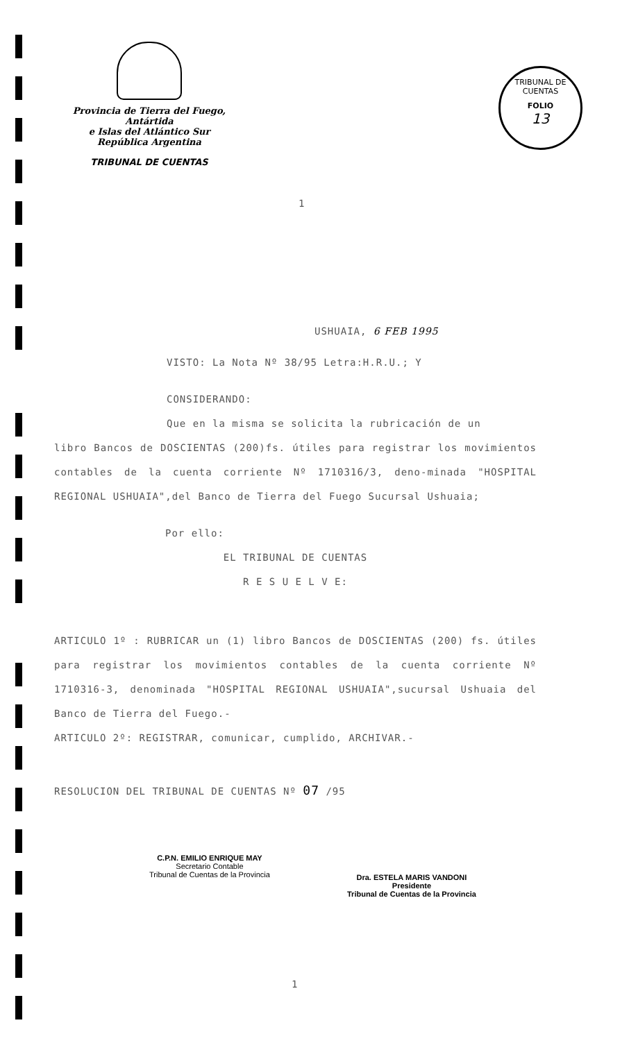Provincia de Tierra del Fuego, Antártida
e Islas del Atlántico Sur
República Argentina
TRIBUNAL DE CUENTAS
TRIBUNAL DE CUENTAS
FOLIO
13
1
USHUAIA, 6 FEB 1995
VISTO: La Nota Nº 38/95 Letra:H.R.U.; Y
CONSIDERANDO:
Que en la misma se solicita la rubricación de un
libro Bancos de DOSCIENTAS (200)fs. útiles para registrar los movimientos contables de la cuenta corriente Nº 1710316/3, deno-minada "HOSPITAL REGIONAL USHUAIA",del Banco de Tierra del Fuego Sucursal Ushuaia;
Por ello:
EL TRIBUNAL DE CUENTAS
R E S U E L V E:
ARTICULO 1º : RUBRICAR un (1) libro Bancos de DOSCIENTAS (200) fs. útiles para registrar los movimientos contables de la cuenta corriente Nº 1710316-3, denominada "HOSPITAL REGIONAL USHUAIA",sucursal Ushuaia del Banco de Tierra del Fuego.-
ARTICULO 2º: REGISTRAR, comunicar, cumplido, ARCHIVAR.-
RESOLUCION DEL TRIBUNAL DE CUENTAS Nº 07 /95
C.P.N. EMILIO ENRIQUE MAY
Secretario Contable
Tribunal de Cuentas de la Provincia
Dra. ESTELA MARIS VANDONI
Presidente
Tribunal de Cuentas de la Provincia
1